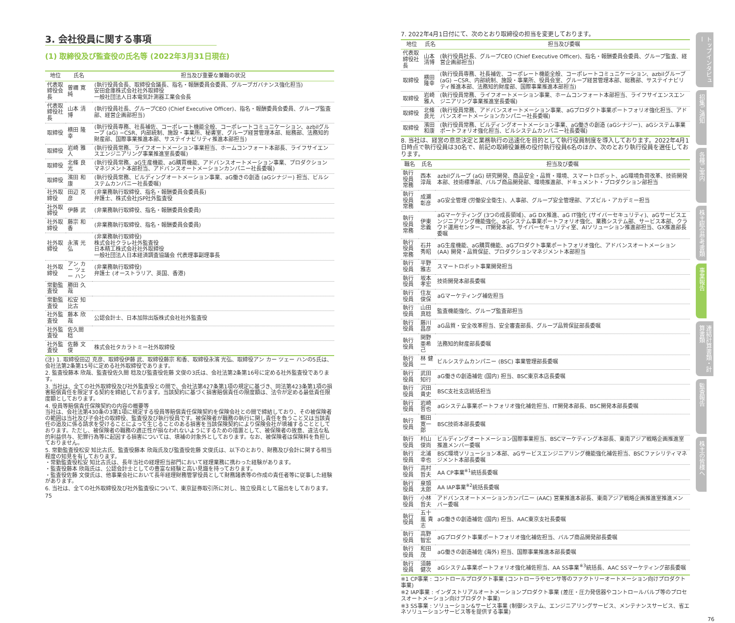3. 会社役員に関する事項
(1) 取締役及び監査役の氏名等 (2022年3月31日現在)
| 地位 | 氏名 | 担当及び重要な兼職の状況 |
| --- | --- | --- |
| 代表取締役会長 | 曽禰 寛純 | (執行役員会長、取締役会議長、指名・報酬委員会委員、グループガバナンス強化担当) 安田倉庫株式会社社外取締役 一般社団法人日本電気計測器工業会会長 |
| 代表取締役社長 | 山本 清博 | (執行役員社長、グループCEO (Chief Executive Officer)、指名・報酬委員会委員、グループ監査部、経営企画部担当) |
| 取締役 | 横田 隆幸 | (執行役員専務、社長補佐、コーポレート機能全般、コーポレートコミュニケーション、azbilグループ (aG) −CSR、内部統制、施設・事業所、秘書室、グループ経営管理本部、総務部、法務知的財産部、国際事業推進本部、サステイナビリティ推進本部担当) |
| 取締役 | 岩崎 雅人 | (執行役員常務、ライフオートメーション事業担当、ホームコンフォート本部長、ライフサイエンスエンジニアリング事業推進室長委嘱) |
| 取締役 | 北條 良光 | (執行役員常務、aG生産機能、aG購買機能、アドバンスオートメーション事業、プロダクションマネジメント本部担当、アドバンスオートメーションカンパニー社長委嘱) |
| 取締役 | 濱田 和康 | (執行役員常務、ビルディングオートメーション事業、aG働きの創造 (aGシナジー) 担当、ビルシステムカンパニー社長委嘱) |
| 社外取締役 | 田辺 克彦 | (非業務執行取締役、指名・報酬委員会委員長) 弁護士、株式会社JSP社外監査役 |
| 社外取締役 | 伊藤 武 | (非業務執行取締役、指名・報酬委員会委員) |
| 社外取締役 | 藤宗 和香 | (非業務執行取締役、指名・報酬委員会委員) |
| 社外取締役 | 永濱 光弘 | (非業務執行取締役) 株式会社クラレ社外監査役 日本精工株式会社社外取締役 一般社団法人日本経済調査協議会 代表理事副理事長 |
| 社外取締役 | アン カー ツェー ハン | (非業務執行取締役) 弁護士 (オーストラリア、英国、香港) |
| 常勤監査役 | 勝田 久哉 | |
| 常勤監査役 | 松安 知比古 | |
| 社外監査役 | 藤本 欣哉 | 公認会計士、日本加除出版株式会社社外監査役 |
| 社外監査役 | 佐久間 稔 | |
| 社外監査役 | 佐藤 文俊 | 株式会社タカラトミー社外取締役 |
(注) 1. 取締役田辺 克彦、取締役伊藤 武、取締役藤宗 和香、取締役永濱 光弘、取締役アン カー ツェー ハンの5氏は、会社法第2条第15号に定める社外取締役であります。
2. 監査役藤本 欣哉、監査役佐久間 稔及び監査役佐藤 文俊の3氏は、会社法第2条第16号に定める社外監査役であります。
3. 当社は、全ての社外取締役及び社外監査役との間で、会社法第427条第1項の規定に基づき、同法第423条第1項の損害賠償責任を限定する契約を締結しております。当該契約に基づく損害賠償責任の限度額は、法令が定める最低責任限度額としております。
4. 役員等賠償責任保険契約の内容の概要等
当社は、会社法第430条の3第1項に規定する役員等賠償責任保険契約を保険会社との間で締結しており、その被保険者の範囲は当社及び子会社の取締役、監査役及び執行役員です。被保険者が職務の執行に関し責任を負うこと又は当該責任の追及に係る請求を受けることによって生じることのある損害を当該保険契約により保険会社が填補することとしております。ただし、被保険者の職務の適正性が損なわれないようにするための措置として、被保険者の故意、違法な私的利益供与、犯罪行為等に起因する損害については、填補の対象外としております。なお、被保険者は保険料を負担しておりません。
5. 常勤監査役松安 知比古氏、監査役藤本 欣哉氏及び監査役佐藤 文俊氏は、以下のとおり、財務及び会計に関する相当程度の知見を有しております。
・常勤監査役松安 知比古氏は、長年当社の経理担当部門において経理業務に携わった経験があります。
・監査役藤本 欣哉氏は、公認会計士としての豊富な経験と高い見識を持っております。
・監査役佐藤 文俊氏は、他事業会社において長年経理財務管掌役員として財務諸表等の作成の責任者等に従事した経験があります。
6. 当社は、全ての社外取締役及び社外監査役について、東京証券取引所に対し、独立役員として届出をしております。
75
7. 2022年4月1日付にて、次のとおり取締役の担当を変更しております。
| 地位 | 氏名 | 担当及び委嘱 |
| --- | --- | --- |
| 代表取締役社長 | 山本 清博 | (執行役員社長、グループCEO (Chief Executive Officer)、指名・報酬委員会委員、グループ監査、経営企画部担当) |
| 取締役 | 横田 隆幸 | (執行役員専務、社長補佐、コーポレート機能全般、コーポレートコミュニケーション、azbilグループ (aG) −CSR、内部統制、施設・事業所、役員会室、グループ経営管理本部、総務部、サステイナビリティ推進本部、法務知的財産部、国際事業推進本部担当) |
| 取締役 | 岩崎 雅人 | (執行役員常務、ライフオートメーション事業、ホームコンフォート本部担当、ライフサイエンスエンジニアリング事業推進室長委嘱) |
| 取締役 | 北條 良光 | (執行役員常務、アドバンスオートメーション事業、aGプロダクト事業ポートフォリオ強化担当、アドバンスオートメーションカンパニー社長委嘱) |
| 取締役 | 濱田 和康 | (執行役員常務、ビルディングオートメーション事業、aG働きの創造 (aGシナジー)、aGシステム事業ポートフォリオ強化担当、ビルシステムカンパニー社長委嘱) |
8. 当社は、経営の意思決定と業務執行の迅速化を目的として執行役員制度を導入しております。2022年4月1日時点で執行役員は30名で、前記の取締役兼務の役付執行役員6名のほか、次のとおり執行役員を選任しております。
| 職名 | 氏名 | 担当及び委嘱 |
| --- | --- | --- |
| 執行役員常務 | 西本 淳哉 | azbilグループ (aG) 研究開発、商品安全・品質・環境、スマートロボット、aG環境負荷改革、技術開発本部、技術標準部、バルブ商品開発部、環境推進部、ドキュメント・プロダクション部担当 |
| 執行役員常務 | 成瀬 彰彦 | aG安全管理 (労働安全衛生)、人事部、グループ安全管理部、アズビル・アカデミー担当 |
| 執行役員常務 | 伊東 忠義 | aGマーケティング (3つの成長領域)、aG DX推進、aG IT強化 (サイバーセキュリティ)、aGサービスエンジニアリング機能強化、aGシステム事業ポートフォリオ強化、業務システム部、サービス本部、クラウド運用センター、IT開発本部、サイバーセキュリティ室、AIソリューション推進部担当、GX推進部長委嘱 |
| 執行役員常務 | 石井 秀昭 | aG生産機能、aG購買機能、aGプロダクト事業ポートフォリオ強化、アドバンスオートメーション (AA) 開発・品質保証、プロダクションマネジメント本部担当 |
| 執行役員 | 平野 雅志 | スマートロボット事業開発担当 |
| 執行役員 | 坂本 孝宏 | 技術開発本部長委嘱 |
| 執行役員 | 住友 俊保 | aGマーケティング補佐担当 |
| 執行役員 | 山田 真稔 | 監査機能強化、グループ監査部担当 |
| 執行役員 | 藤川 昌彦 | aG品質・安全改革担当、安全審査部長、グループ品質保証部長委嘱 |
| 執行役員 | 関野 亜希己 | 法務知的財産部長委嘱 |
| 執行役員 | 林 健一 | ビルシステムカンパニー (BSC) 事業管理部長委嘱 |
| 執行役員 | 武田 知行 | aG働きの創造補佐 (国内) 担当、BSC東京本店長委嘱 |
| 執行役員 | 沢田 貴史 | BSC支社支店統括担当 |
| 執行役員 | 岩崎 哲也 | aGシステム事業ポートフォリオ強化補佐担当、IT開発本部長、BSC開発本部長委嘱 |
| 執行役員 | 鶴田 寛一郎 | BSC技術本部長委嘱 |
| 執行役員 | 村山 俊尚 | ビルディングオートメーション国際事業担当、BSCマーケティング本部長、東南アジア戦略企画推進室推進メンバー委嘱 |
| 執行役員 | 北浦 幸也 | BSC環境ソリューション本部、aGサービスエンジニアリング機能強化補佐担当、BSCファシリティマネジメント本部長委嘱 |
| 執行役員 | 高村 哲夫 | AA CP事業<sup>※1</sup>統括長委嘱 |
| 執行役員 | 泉頭 太郎 | AA IAP事業<sup>※2</sup>統括長委嘱 |
| 執行役員 | 小林 哲夫 | アドバンスオートメーションカンパニー (AAC) 営業推進本部長、東南アジア戦略企画推進室推進メンバー委嘱 |
| 執行役員 | 五十嵐 貴志 | aG働きの創造補佐 (国内) 担当、AAC東京支社長委嘱 |
| 執行役員 | 高野 智宏 | aGプロダクト事業ポートフォリオ強化補佐担当、バルブ商品開発部長委嘱 |
| 執行役員 | 和田 茂 | aG働きの創造補佐 (海外) 担当、国際事業推進本部長委嘱 |
| 執行役員 | 須藤 健次 | aGシステム事業ポートフォリオ強化補佐担当、AA SS事業<sup>※3</sup>統括長、AAC SSマーケティング部長委嘱 |
※1 CP事業 : コントロールプロダクト事業 (コントローラやセンサ等のファクトリーオートメーション向けプロダクト事業)
※2 IAP事業 : インダストリアルオートメーションプロダクト事業 (差圧・圧力発信器やコントロールバルブ等のプロセスオートメーション向けプロダクト事業)
※3 SS事業 : ソリューション&サービス事業 (制御システム、エンジニアリングサービス、メンテナンスサービス、省エネソリューションサービス等を提供する事業)
76
トップインタビュー
招集ご通知
各種ご案内
株主総会参考書類
事業報告
連結計算書類・計算書類
監査報告
株主の皆様へ